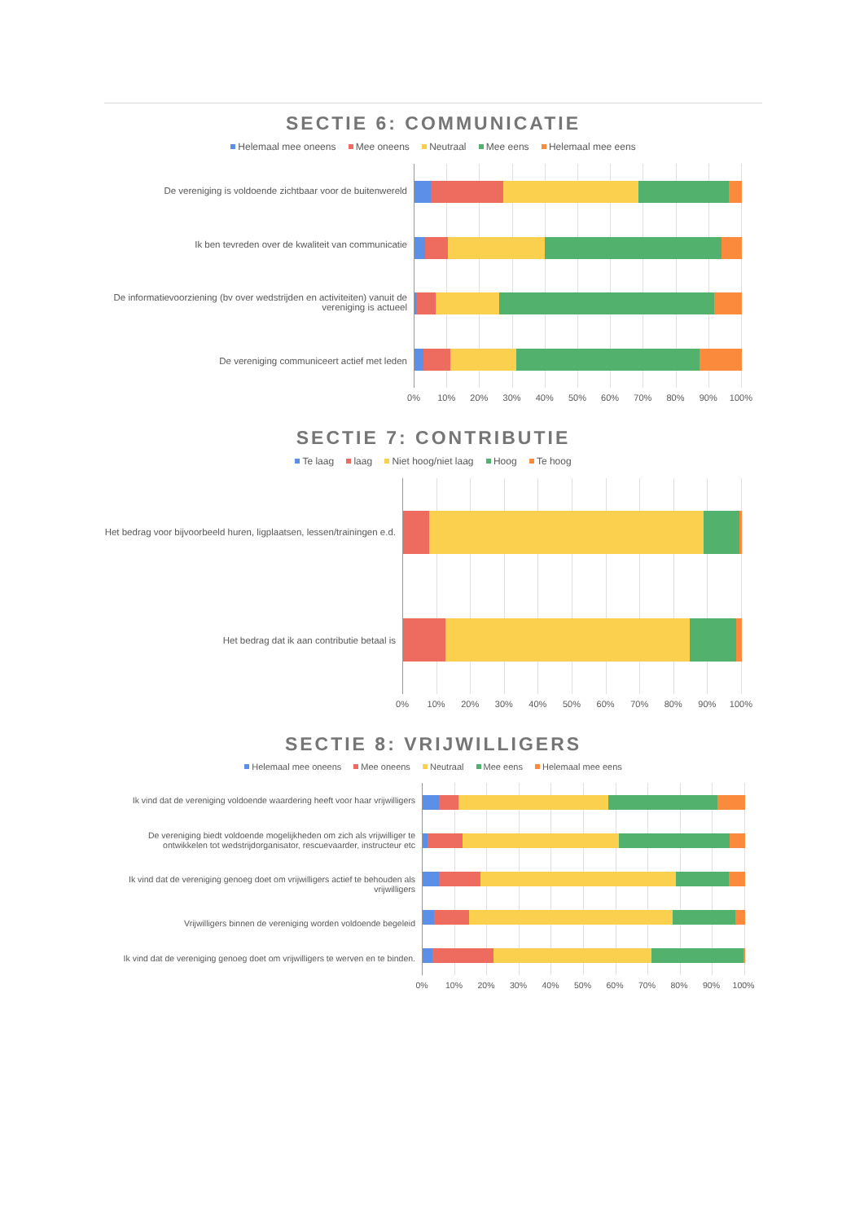SECTIE 6: COMMUNICATIE
Helemaal mee oneens Mee oneens Neutraal Mee eens Helemaal mee eens
De vereniging is voldoende zichtbaar voor de buitenwereld
Ik ben tevreden over de kwaliteit van communicatie
De informatievoorziening (bv over wedstrijden en activiteiten) vanuit de vereniging is actueel
De vereniging communiceert actief met leden
0% 10% 20% 30% 40% 50% 60% 70% 80% 90% 100%
SECTIE 7: CONTRIBUTIE
Te laag laag Niet hoog/niet laag Hoog Te hoog
Het bedrag voor bijvoorbeeld huren, ligplaatsen, lessen/trainingen e.d.
Het bedrag dat ik aan contributie betaal is
0% 10% 20% 30% 40% 50% 60% 70% 80% 90% 100%
SECTIE 8: VRIJWILLIGERS
Helemaal mee oneens Mee oneens Neutraal Mee eens Helemaal mee eens
Ik vind dat de vereniging voldoende waardering heeft voor haar vrijwilligers
De vereniging biedt voldoende mogelijkheden om zich als vrijwilliger te ontwikkelen tot wedstrijdorganisator, rescuevaarder, instructeur etc
Ik vind dat de vereniging genoeg doet om vrijwilligers actief te behouden als vrijwilligers
Vrijwilligers binnen de vereniging worden voldoende begeleid
Ik vind dat de vereniging genoeg doet om vrijwilligers te werven en te binden.
0% 10% 20% 30% 40% 50% 60% 70% 80% 90% 100%